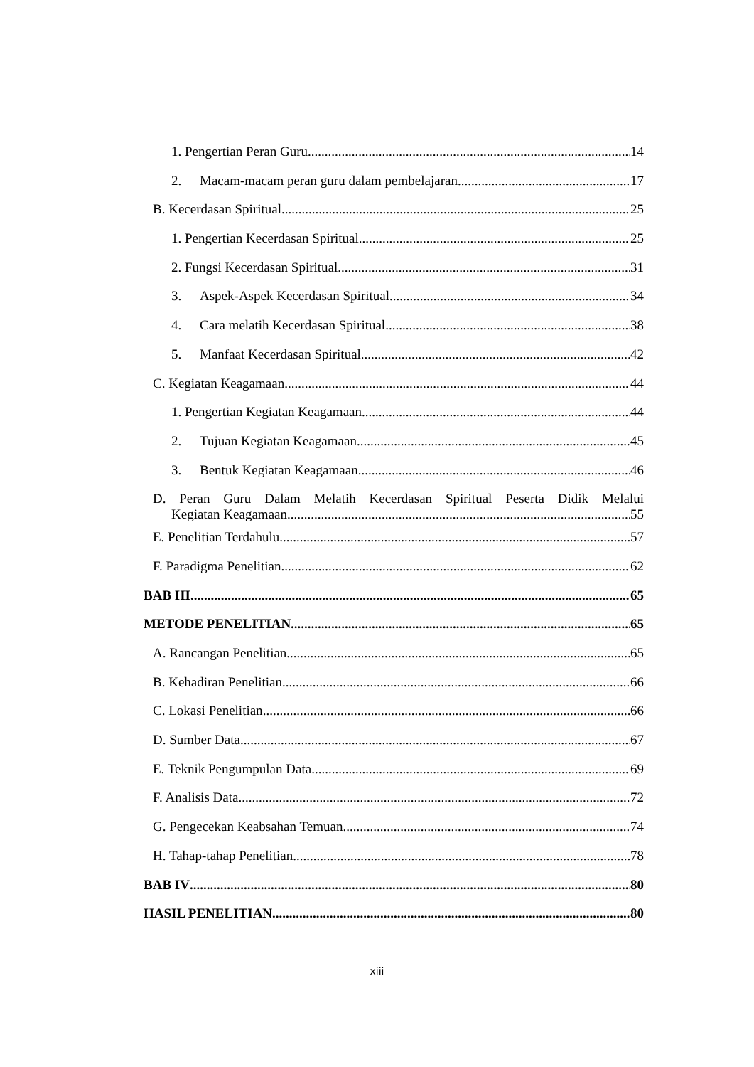1. Pengertian Peran Guru 14
2. Macam-macam peran guru dalam pembelajaran 17
B. Kecerdasan Spiritual 25
1. Pengertian Kecerdasan Spiritual 25
2. Fungsi Kecerdasan Spiritual 31
3. Aspek-Aspek Kecerdasan Spiritual 34
4. Cara melatih Kecerdasan Spiritual 38
5. Manfaat Kecerdasan Spiritual 42
C. Kegiatan Keagamaan 44
1. Pengertian Kegiatan Keagamaan 44
2. Tujuan Kegiatan Keagamaan 45
3. Bentuk Kegiatan Keagamaan 46
D. Peran Guru Dalam Melatih Kecerdasan Spiritual Peserta Didik Melalui
Kegiatan Keagamaan 55
E. Penelitian Terdahulu 57
F. Paradigma Penelitian 62
BAB III 65
METODE PENELITIAN 65
A. Rancangan Penelitian 65
B. Kehadiran Penelitian 66
C. Lokasi Penelitian 66
D. Sumber Data 67
E. Teknik Pengumpulan Data 69
F. Analisis Data 72
G. Pengecekan Keabsahan Temuan 74
H. Tahap-tahap Penelitian 78
BAB IV 80
HASIL PENELITIAN 80
xiii